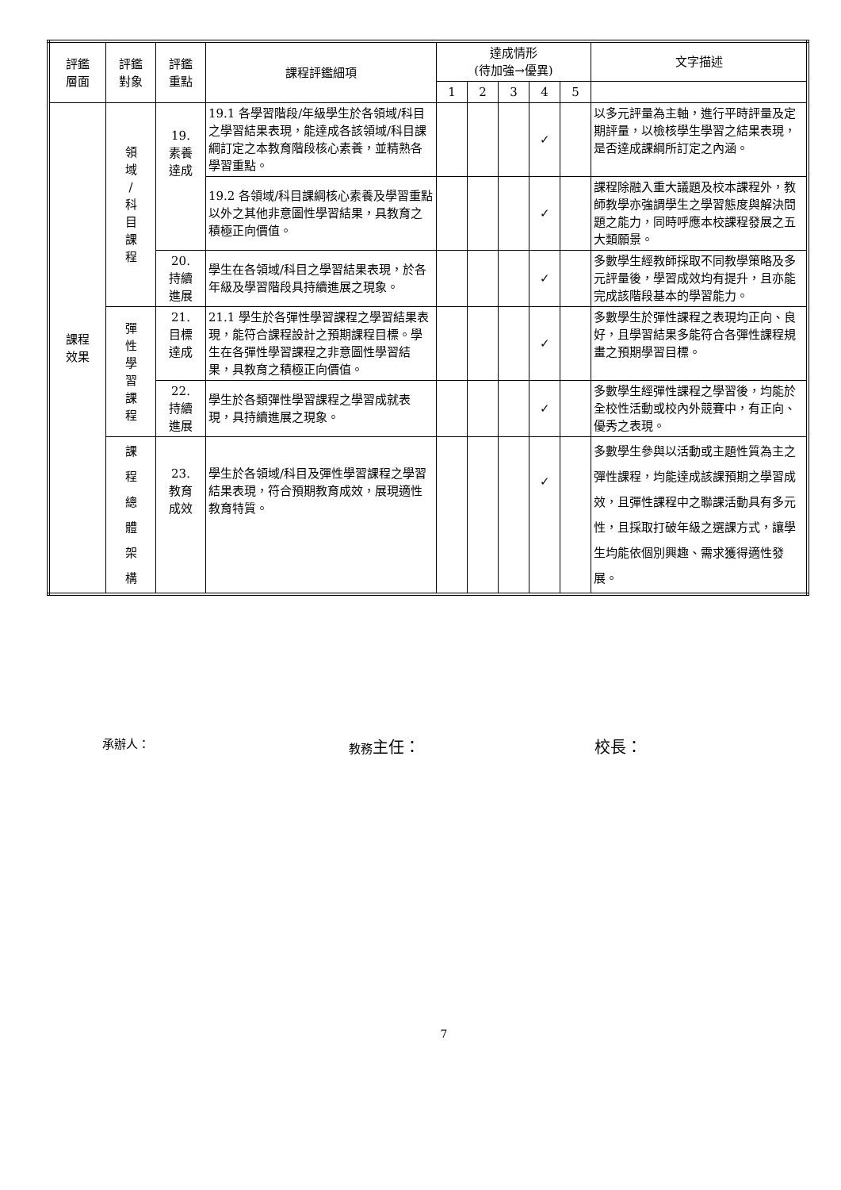| 評鑑 層面 | 評鑑 對象 | 評鑑 重點 | 課程評鑑細項 | 達成情形 (待加強→優異) | | | | | 文字描述 |
| --- | --- | --- | --- | --- | --- | --- | --- | --- | --- |
| | | | | 1 | 2 | 3 | 4 | 5 | |
| 課程 效果 | 領 域 / 科 目 課 程 | 19. 素養 達成 | 19.1 各學習階段/年級學生於各領域/科目之學習結果表現，能達成各該領域/科目課綱訂定之本教育階段核心素養，並精熟各學習重點。 | | | | ✓ | | 以多元評量為主軸，進行平時評量及定期評量，以檢核學生學習之結果表現，是否達成課綱所訂定之內涵。 |
| | | | 19.2 各領域/科目課綱核心素養及學習重點以外之其他非意圖性學習結果，具教育之積極正向價值。 | | | | ✓ | | 課程除融入重大議題及校本課程外，教師教學亦強調學生之學習態度與解決問題之能力，同時呼應本校課程發展之五大類願景。 |
| | | 20. 持續 進展 | 學生在各領域/科目之學習結果表現，於各年級及學習階段具持續進展之現象。 | | | | ✓ | | 多數學生經教師採取不同教學策略及多元評量後，學習成效均有提升，且亦能完成該階段基本的學習能力。 |
| | 彈 性 學 習 課 程 | 21. 目標 達成 | 21.1 學生於各彈性學習課程之學習結果表現，能符合課程設計之預期課程目標。學生在各彈性學習課程之非意圖性學習結果，具教育之積極正向價值。 | | | | ✓ | | 多數學生於彈性課程之表現均正向、良好，且學習結果多能符合各彈性課程規畫之預期學習目標。 |
| | | 22. 持續 進展 | 學生於各類彈性學習課程之學習成就表現，具持續進展之現象。 | | | | ✓ | | 多數學生經彈性課程之學習後，均能於全校性活動或校內外競賽中，有正向、優秀之表現。 |
| | 課 程 總 體 架 構 | 23. 教育 成效 | 學生於各領域/科目及彈性學習課程之學習結果表現，符合預期教育成效，展現適性教育特質。 | | | | ✓ | | 多數學生參與以活動或主題性質為主之彈性課程，均能達成該課預期之學習成效，且彈性課程中之聯課活動具有多元性，且採取打破年級之選課方式，讓學生均能依個別興趣、需求獲得適性發展。 |
承辦人： 教務主任： 校長：
7